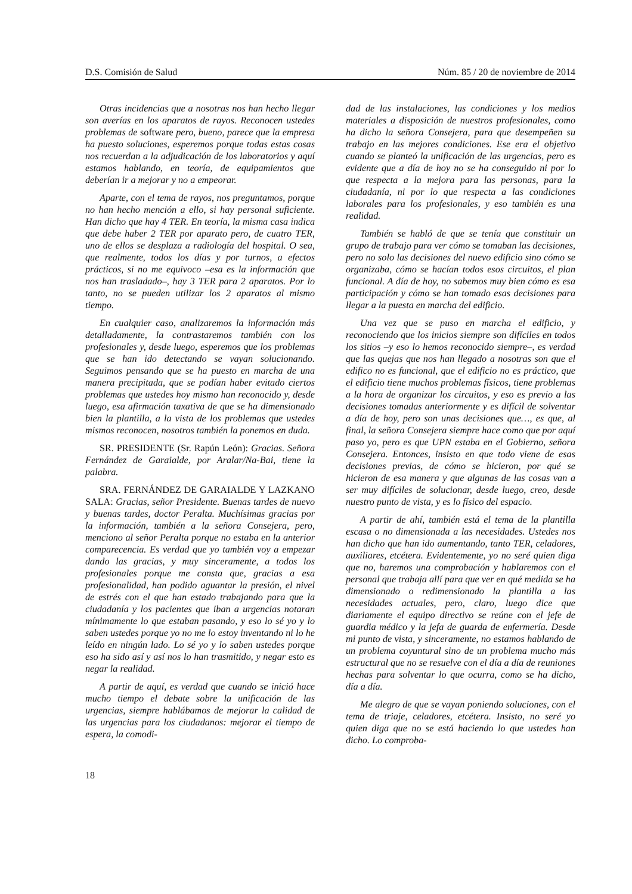D.S. Comisión de Salud Núm. 85 / 20 de noviembre de 2014
Otras incidencias que a nosotras nos han hecho llegar son averías en los aparatos de rayos. Reconocen ustedes problemas de software pero, bueno, parece que la empresa ha puesto soluciones, esperemos porque todas estas cosas nos recuerdan a la adjudicación de los laboratorios y aquí estamos hablando, en teoría, de equipamientos que deberían ir a mejorar y no a empeorar.
Aparte, con el tema de rayos, nos preguntamos, porque no han hecho mención a ello, si hay personal suficiente. Han dicho que hay 4 TER. En teoría, la misma casa indica que debe haber 2 TER por aparato pero, de cuatro TER, uno de ellos se desplaza a radiología del hospital. O sea, que realmente, todos los días y por turnos, a efectos prácticos, si no me equivoco –esa es la información que nos han trasladado–, hay 3 TER para 2 aparatos. Por lo tanto, no se pueden utilizar los 2 aparatos al mismo tiempo.
En cualquier caso, analizaremos la información más detalladamente, la contrastaremos también con los profesionales y, desde luego, esperemos que los problemas que se han ido detectando se vayan solucionando. Seguimos pensando que se ha puesto en marcha de una manera precipitada, que se podían haber evitado ciertos problemas que ustedes hoy mismo han reconocido y, desde luego, esa afirmación taxativa de que se ha dimensionado bien la plantilla, a la vista de los problemas que ustedes mismos reconocen, nosotros también la ponemos en duda.
SR. PRESIDENTE (Sr. Rapún León): Gracias. Señora Fernández de Garaialde, por Aralar/Na-Bai, tiene la palabra.
SRA. FERNÁNDEZ DE GARAIALDE Y LAZKANO SALA: Gracias, señor Presidente. Buenas tardes de nuevo y buenas tardes, doctor Peralta. Muchísimas gracias por la información, también a la señora Consejera, pero, menciono al señor Peralta porque no estaba en la anterior comparecencia. Es verdad que yo también voy a empezar dando las gracias, y muy sinceramente, a todos los profesionales porque me consta que, gracias a esa profesionalidad, han podido aguantar la presión, el nivel de estrés con el que han estado trabajando para que la ciudadanía y los pacientes que iban a urgencias notaran mínimamente lo que estaban pasando, y eso lo sé yo y lo saben ustedes porque yo no me lo estoy inventando ni lo he leído en ningún lado. Lo sé yo y lo saben ustedes porque eso ha sido así y así nos lo han trasmitido, y negar esto es negar la realidad.
A partir de aquí, es verdad que cuando se inició hace mucho tiempo el debate sobre la unificación de las urgencias, siempre hablábamos de mejorar la calidad de las urgencias para los ciudadanos: mejorar el tiempo de espera, la comodi-
dad de las instalaciones, las condiciones y los medios materiales a disposición de nuestros profesionales, como ha dicho la señora Consejera, para que desempeñen su trabajo en las mejores condiciones. Ese era el objetivo cuando se planteó la unificación de las urgencias, pero es evidente que a día de hoy no se ha conseguido ni por lo que respecta a la mejora para las personas, para la ciudadanía, ni por lo que respecta a las condiciones laborales para los profesionales, y eso también es una realidad.
También se habló de que se tenía que constituir un grupo de trabajo para ver cómo se tomaban las decisiones, pero no solo las decisiones del nuevo edificio sino cómo se organizaba, cómo se hacían todos esos circuitos, el plan funcional. A día de hoy, no sabemos muy bien cómo es esa participación y cómo se han tomado esas decisiones para llegar a la puesta en marcha del edificio.
Una vez que se puso en marcha el edificio, y reconociendo que los inicios siempre son difíciles en todos los sitios –y eso lo hemos reconocido siempre–, es verdad que las quejas que nos han llegado a nosotras son que el edifico no es funcional, que el edificio no es práctico, que el edificio tiene muchos problemas físicos, tiene problemas a la hora de organizar los circuitos, y eso es previo a las decisiones tomadas anteriormente y es difícil de solventar a día de hoy, pero son unas decisiones que…, es que, al final, la señora Consejera siempre hace como que por aquí paso yo, pero es que UPN estaba en el Gobierno, señora Consejera. Entonces, insisto en que todo viene de esas decisiones previas, de cómo se hicieron, por qué se hicieron de esa manera y que algunas de las cosas van a ser muy difíciles de solucionar, desde luego, creo, desde nuestro punto de vista, y es lo físico del espacio.
A partir de ahí, también está el tema de la plantilla escasa o no dimensionada a las necesidades. Ustedes nos han dicho que han ido aumentando, tanto TER, celadores, auxiliares, etcétera. Evidentemente, yo no seré quien diga que no, haremos una comprobación y hablaremos con el personal que trabaja allí para que ver en qué medida se ha dimensionado o redimensionado la plantilla a las necesidades actuales, pero, claro, luego dice que diariamente el equipo directivo se reúne con el jefe de guardia médico y la jefa de guarda de enfermería. Desde mi punto de vista, y sinceramente, no estamos hablando de un problema coyuntural sino de un problema mucho más estructural que no se resuelve con el día a día de reuniones hechas para solventar lo que ocurra, como se ha dicho, día a día.
Me alegro de que se vayan poniendo soluciones, con el tema de triaje, celadores, etcétera. Insisto, no seré yo quien diga que no se está haciendo lo que ustedes han dicho. Lo comproba-
18